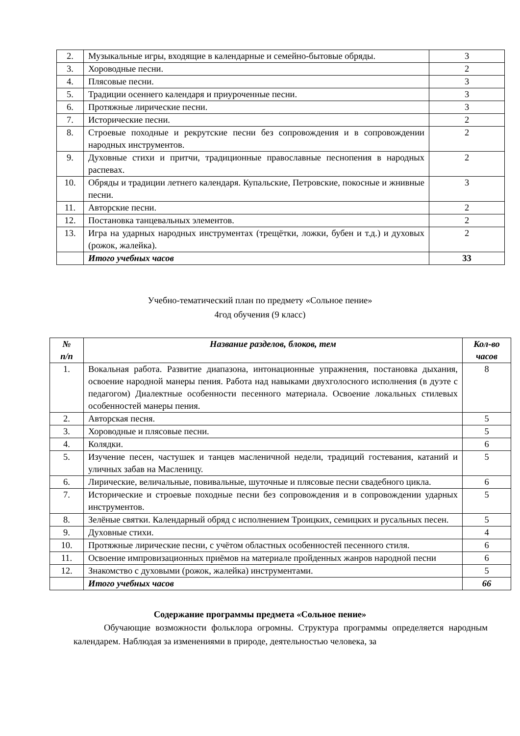| 2. | Музыкальные игры, входящие в календарные и семейно-бытовые обряды. | 3 |
| 3. | Хороводные песни. | 2 |
| 4. | Плясовые песни. | 3 |
| 5. | Традиции осеннего календаря и приуроченные песни. | 3 |
| 6. | Протяжные лирические песни. | 3 |
| 7. | Исторические песни. | 2 |
| 8. | Строевые походные и рекрутские песни без сопровождения и в сопровождении народных инструментов. | 2 |
| 9. | Духовные стихи и притчи, традиционные православные песнопения в народных распевах. | 2 |
| 10. | Обряды и традиции летнего календаря. Купальские, Петровские, покосные и жнивные песни. | 3 |
| 11. | Авторские песни. | 2 |
| 12. | Постановка танцевальных элементов. | 2 |
| 13. | Игра на ударных народных инструментах (трещётки, ложки, бубен и т.д.) и духовых (рожок, жалейка). | 2 |
| | Итого учебных часов | 33 |
Учебно-тематический план по предмету «Сольное пение»
4год обучения (9 класс)
| № п/п | Название разделов, блоков, тем | Кол-во часов |
| --- | --- | --- |
| 1. | Вокальная работа. Развитие диапазона, интонационные упражнения, постановка дыхания, освоение народной манеры пения. Работа над навыками двухголосного исполнения (в дуэте с педагогом) Диалектные особенности песенного материала. Освоение локальных стилевых особенностей манеры пения. | 8 |
| 2. | Авторская песня. | 5 |
| 3. | Хороводные и плясовые песни. | 5 |
| 4. | Колядки. | 6 |
| 5. | Изучение песен, частушек и танцев масленичной недели, традиций гостевания, катаний и уличных забав на Масленицу. | 5 |
| 6. | Лирические, величальные, повивальные, шуточные и плясовые песни свадебного цикла. | 6 |
| 7. | Исторические и строевые походные песни без сопровождения и в сопровождении ударных инструментов. | 5 |
| 8. | Зелёные святки. Календарный обряд с исполнением Троицких, семицких и русальных песен. | 5 |
| 9. | Духовные стихи. | 4 |
| 10. | Протяжные лирические песни, с учётом областных особенностей песенного стиля. | 6 |
| 11. | Освоение импровизационных приёмов на материале пройденных жанров народной песни | 6 |
| 12. | Знакомство с духовыми (рожок, жалейка) инструментами. | 5 |
| | Итого учебных часов | 66 |
Содержание программы предмета «Сольное пение»
Обучающие возможности фольклора огромны. Структура программы определяется народным календарем. Наблюдая за изменениями в природе, деятельностью человека, за